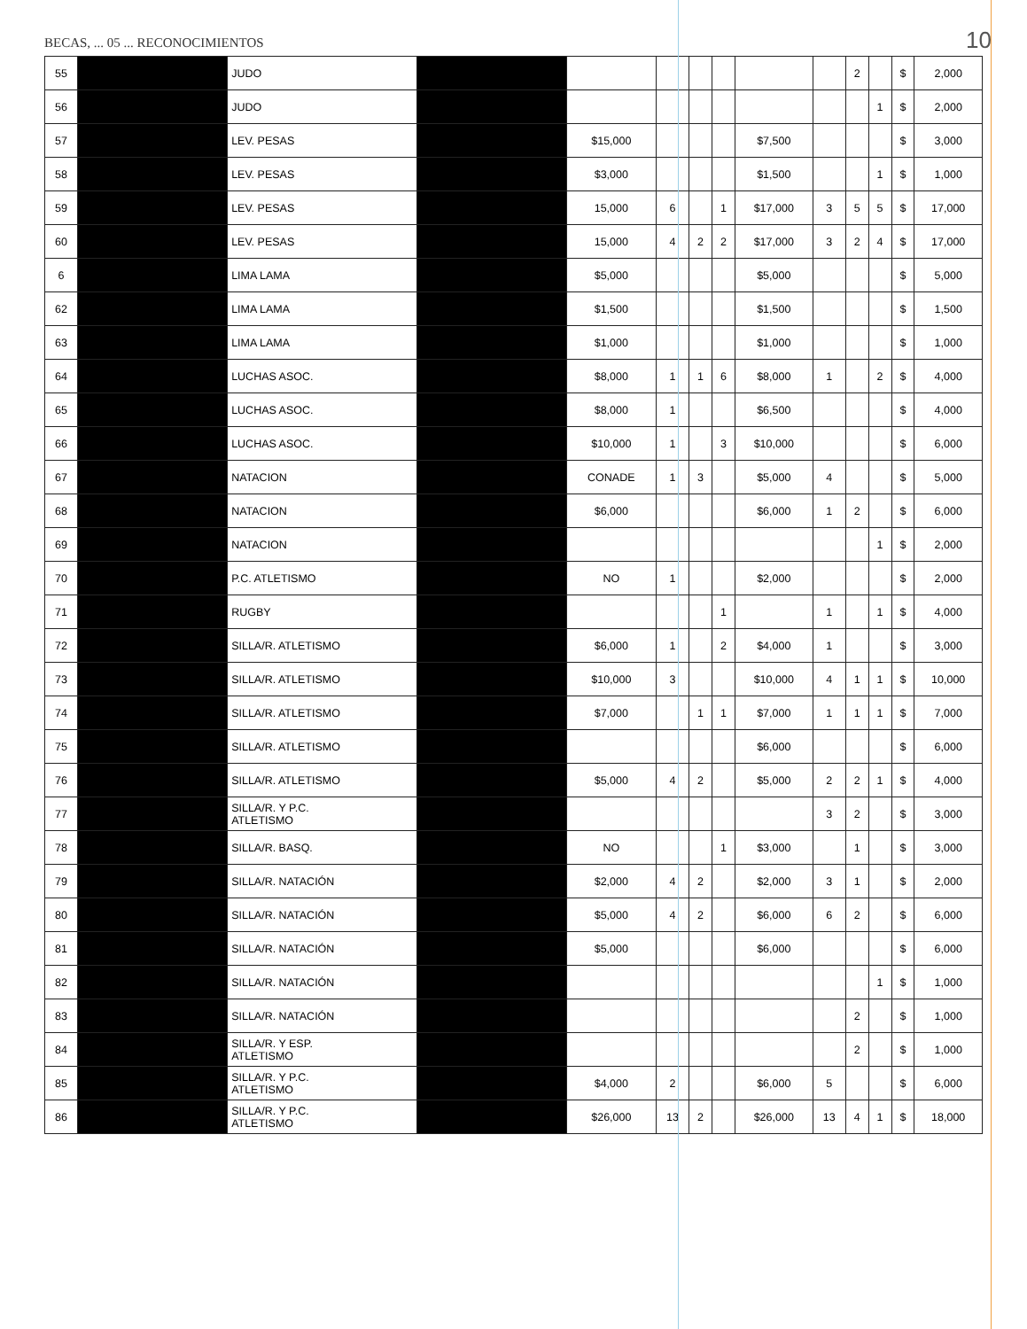BECAS, ... 05 ... RECONOCIMIENTOS
10
| 55 | | JUDO | | | | | | | | 2 | | $ | 2,000 |
| 56 | | JUDO | | | | | | | | | 1 | $ | 2,000 |
| 57 | | LEV. PESAS | | $15,000 | | | | $7,500 | | | | $ | 3,000 |
| 58 | | LEV. PESAS | | $3,000 | | | | $1,500 | | | 1 | $ | 1,000 |
| 59 | | LEV. PESAS | | 15,000 | 6 | | 1 | $17,000 | 3 | 5 | 5 | $ | 17,000 |
| 60 | | LEV. PESAS | | 15,000 | 4 | 2 | 2 | $17,000 | 3 | 2 | 4 | $ | 17,000 |
| 6 | | LIMA LAMA | | $5,000 | | | | $5,000 | | | | $ | 5,000 |
| 62 | | LIMA LAMA | | $1,500 | | | | $1,500 | | | | $ | 1,500 |
| 63 | | LIMA LAMA | | $1,000 | | | | $1,000 | | | | $ | 1,000 |
| 64 | | LUCHAS ASOC. | | $8,000 | 1 | 1 | 6 | $8,000 | 1 | | 2 | $ | 4,000 |
| 65 | | LUCHAS ASOC. | | $8,000 | 1 | | | $6,500 | | | | $ | 4,000 |
| 66 | | LUCHAS ASOC. | | $10,000 | 1 | | 3 | $10,000 | | | | $ | 6,000 |
| 67 | | NATACION | | CONADE | 1 | 3 | | $5,000 | 4 | | | $ | 5,000 |
| 68 | | NATACION | | $6,000 | | | | $6,000 | 1 | 2 | | $ | 6,000 |
| 69 | | NATACION | | | | | | | | | 1 | $ | 2,000 |
| 70 | | P.C. ATLETISMO | | NO | 1 | | | $2,000 | | | | $ | 2,000 |
| 71 | | RUGBY | | | | | 1 | | 1 | | 1 | $ | 4,000 |
| 72 | | SILLA/R. ATLETISMO | | $6,000 | 1 | | 2 | $4,000 | 1 | | | $ | 3,000 |
| 73 | | SILLA/R. ATLETISMO | | $10,000 | 3 | | | $10,000 | 4 | 1 | 1 | $ | 10,000 |
| 74 | | SILLA/R. ATLETISMO | | $7,000 | | 1 | 1 | $7,000 | 1 | 1 | 1 | $ | 7,000 |
| 75 | | SILLA/R. ATLETISMO | | | | | | $6,000 | | | | $ | 6,000 |
| 76 | | SILLA/R. ATLETISMO | | $5,000 | 4 | 2 | | $5,000 | 2 | 2 | 1 | $ | 4,000 |
| 77 | | SILLA/R. Y P.C. ATLETISMO | | | | | | | 3 | 2 | | $ | 3,000 |
| 78 | | SILLA/R. BASQ. | | NO | | | 1 | $3,000 | | 1 | | $ | 3,000 |
| 79 | | SILLA/R. NATACIÓN | | $2,000 | 4 | 2 | | $2,000 | 3 | 1 | | $ | 2,000 |
| 80 | | SILLA/R. NATACIÓN | | $5,000 | 4 | 2 | | $6,000 | 6 | 2 | | $ | 6,000 |
| 81 | | SILLA/R. NATACIÓN | | $5,000 | | | | $6,000 | | | | $ | 6,000 |
| 82 | | SILLA/R. NATACIÓN | | | | | | | | | 1 | $ | 1,000 |
| 83 | | SILLA/R. NATACIÓN | | | | | | | | 2 | | $ | 1,000 |
| 84 | | SILLA/R. Y ESP. ATLETISMO | | | | | | | | 2 | | $ | 1,000 |
| 85 | | SILLA/R. Y P.C. ATLETISMO | | $4,000 | 2 | | | $6,000 | 5 | | | $ | 6,000 |
| 86 | | SILLA/R. Y P.C. ATLETISMO | | $26,000 | 13 | 2 | | $26,000 | 13 | 4 | 1 | $ | 18,000 |